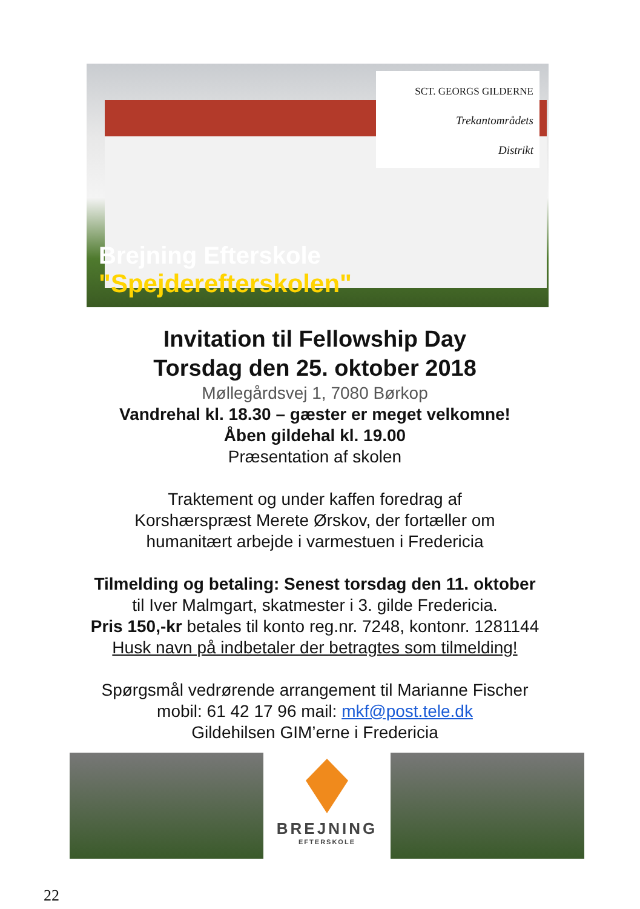SCT. GEORGS GILDERNE
Trekantområdets
Distrikt
Brejning Efterskole "Spejderefterskolen"
Invitation til Fellowship Day
Torsdag den 25. oktober 2018
Møllegårdsvej 1, 7080 Børkop
Vandrehal kl. 18.30 – gæster er meget velkomne!
Åben gildehal kl. 19.00
Præsentation af skolen
Traktement og under kaffen foredrag af
Korshærspræst Merete Ørskov, der fortæller om
humanitært arbejde i varmestuen i Fredericia
Tilmelding og betaling: Senest torsdag den 11. oktober
til Iver Malmgart, skatmester i 3. gilde Fredericia.
Pris 150,-kr betales til konto reg.nr. 7248, kontonr. 1281144
Husk navn på indbetaler der betragtes som tilmelding!
Spørgsmål vedrørende arrangement til Marianne Fischer
mobil: 61 42 17 96 mail: mkf@post.tele.dk
Gildehilsen GIM’erne i Fredericia
BREJNING
EFTERSKOLE
22